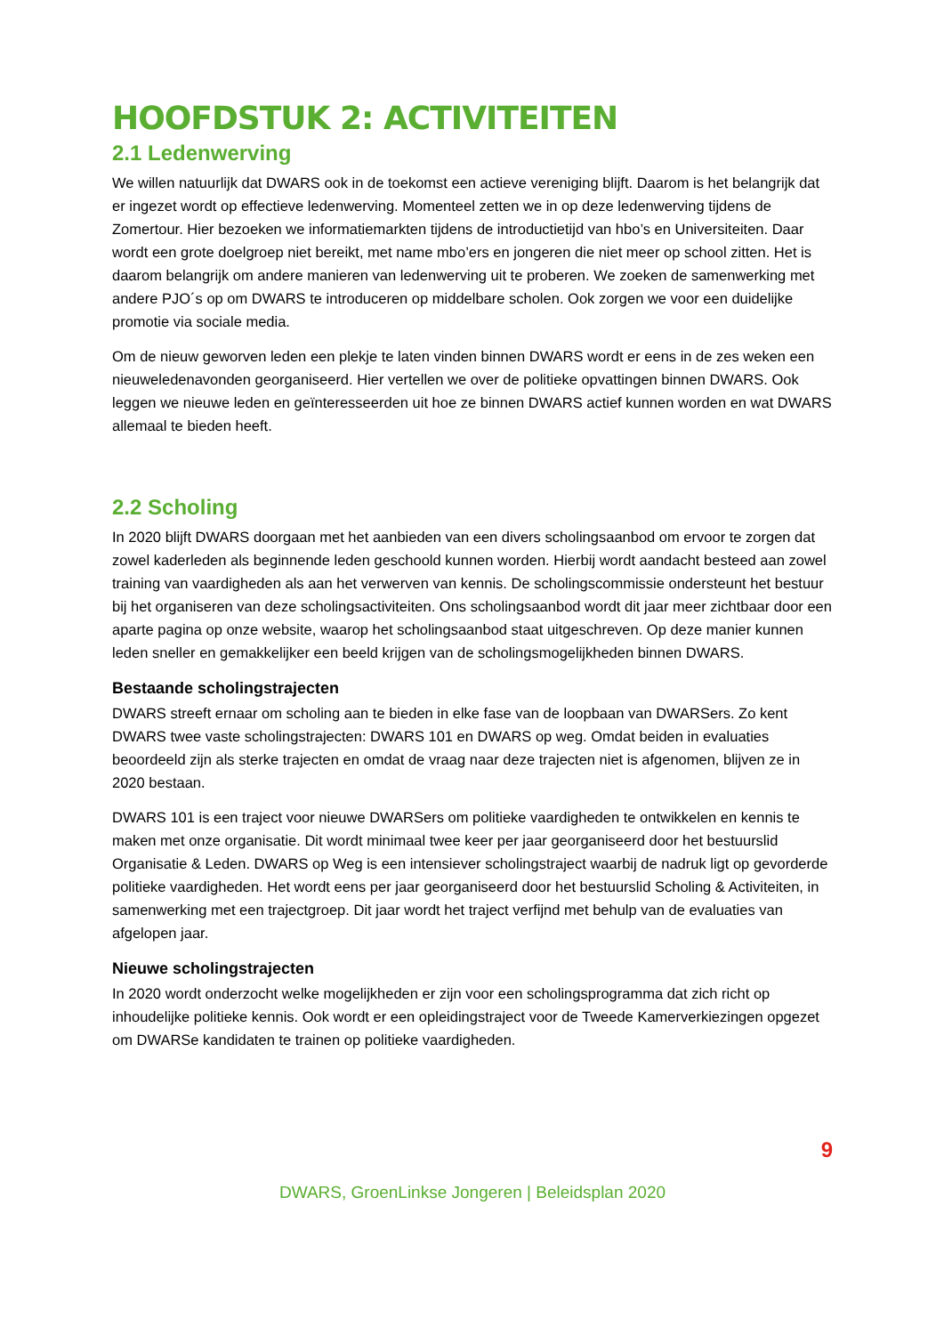HOOFDSTUK 2: ACTIVITEITEN
2.1 Ledenwerving
We willen natuurlijk dat DWARS ook in de toekomst een actieve vereniging blijft. Daarom is het belangrijk dat er ingezet wordt op effectieve ledenwerving. Momenteel zetten we in op deze ledenwerving tijdens de Zomertour. Hier bezoeken we informatiemarkten tijdens de introductietijd van hbo’s en Universiteiten. Daar wordt een grote doelgroep niet bereikt, met name mbo’ers en jongeren die niet meer op school zitten. Het is daarom belangrijk om andere manieren van ledenwerving uit te proberen. We zoeken de samenwerking met andere PJO´s op om DWARS te introduceren op middelbare scholen. Ook zorgen we voor een duidelijke promotie via sociale media.
Om de nieuw geworven leden een plekje te laten vinden binnen DWARS wordt er eens in de zes weken een nieuweledenavonden georganiseerd. Hier vertellen we over de politieke opvattingen binnen DWARS. Ook leggen we nieuwe leden en geïnteresseerden uit hoe ze binnen DWARS actief kunnen worden en wat DWARS allemaal te bieden heeft.
2.2 Scholing
In 2020 blijft DWARS doorgaan met het aanbieden van een divers scholingsaanbod om ervoor te zorgen dat zowel kaderleden als beginnende leden geschoold kunnen worden. Hierbij wordt aandacht besteed aan zowel training van vaardigheden als aan het verwerven van kennis. De scholingscommissie ondersteunt het bestuur bij het organiseren van deze scholingsactiviteiten. Ons scholingsaanbod wordt dit jaar meer zichtbaar door een aparte pagina op onze website, waarop het scholingsaanbod staat uitgeschreven. Op deze manier kunnen leden sneller en gemakkelijker een beeld krijgen van de scholingsmogelijkheden binnen DWARS.
Bestaande scholingstrajecten
DWARS streeft ernaar om scholing aan te bieden in elke fase van de loopbaan van DWARSers. Zo kent DWARS twee vaste scholingstrajecten: DWARS 101 en DWARS op weg. Omdat beiden in evaluaties beoordeeld zijn als sterke trajecten en omdat de vraag naar deze trajecten niet is afgenomen, blijven ze in 2020 bestaan.
DWARS 101 is een traject voor nieuwe DWARSers om politieke vaardigheden te ontwikkelen en kennis te maken met onze organisatie. Dit wordt minimaal twee keer per jaar georganiseerd door het bestuurslid Organisatie & Leden. DWARS op Weg is een intensiever scholingstraject waarbij de nadruk ligt op gevorderde politieke vaardigheden. Het wordt eens per jaar georganiseerd door het bestuurslid Scholing & Activiteiten, in samenwerking met een trajectgroep. Dit jaar wordt het traject verfijnd met behulp van de evaluaties van afgelopen jaar.
Nieuwe scholingstrajecten
In 2020 wordt onderzocht welke mogelijkheden er zijn voor een scholingsprogramma dat zich richt op inhoudelijke politieke kennis. Ook wordt er een opleidingstraject voor de Tweede Kamerverkiezingen opgezet om DWARSe kandidaten te trainen op politieke vaardigheden.
9
DWARS, GroenLinkse Jongeren | Beleidsplan 2020